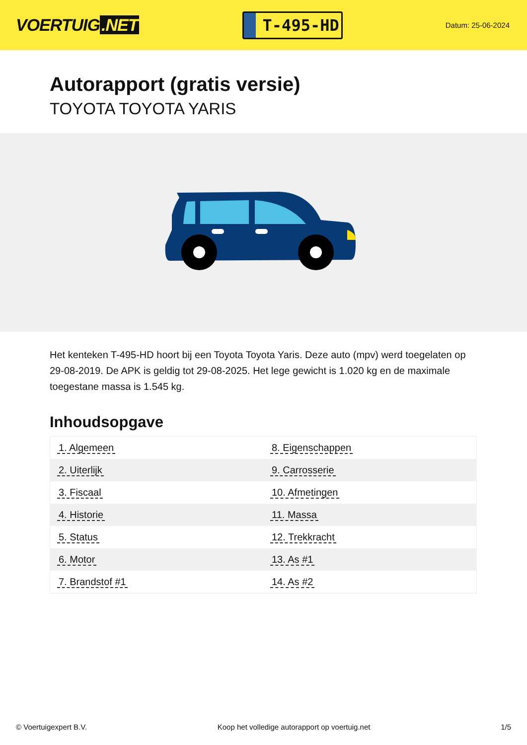VOERTUIG.NET
T-495-HD
Datum: 25-06-2024
Autorapport (gratis versie)
TOYOTA TOYOTA YARIS
Het kenteken T-495-HD hoort bij een Toyota Toyota Yaris. Deze auto (mpv) werd toegelaten op 29-08-2019. De APK is geldig tot 29-08-2025. Het lege gewicht is 1.020 kg en de maximale toegestane massa is 1.545 kg.
Inhoudsopgave
| 1. Algemeen | 8. Eigenschappen |
| 2. Uiterlijk | 9. Carrosserie |
| 3. Fiscaal | 10. Afmetingen |
| 4. Historie | 11. Massa |
| 5. Status | 12. Trekkracht |
| 6. Motor | 13. As #1 |
| 7. Brandstof #1 | 14. As #2 |
© Voertuigexpert B.V. Koop het volledige autorapport op voertuig.net 1/5